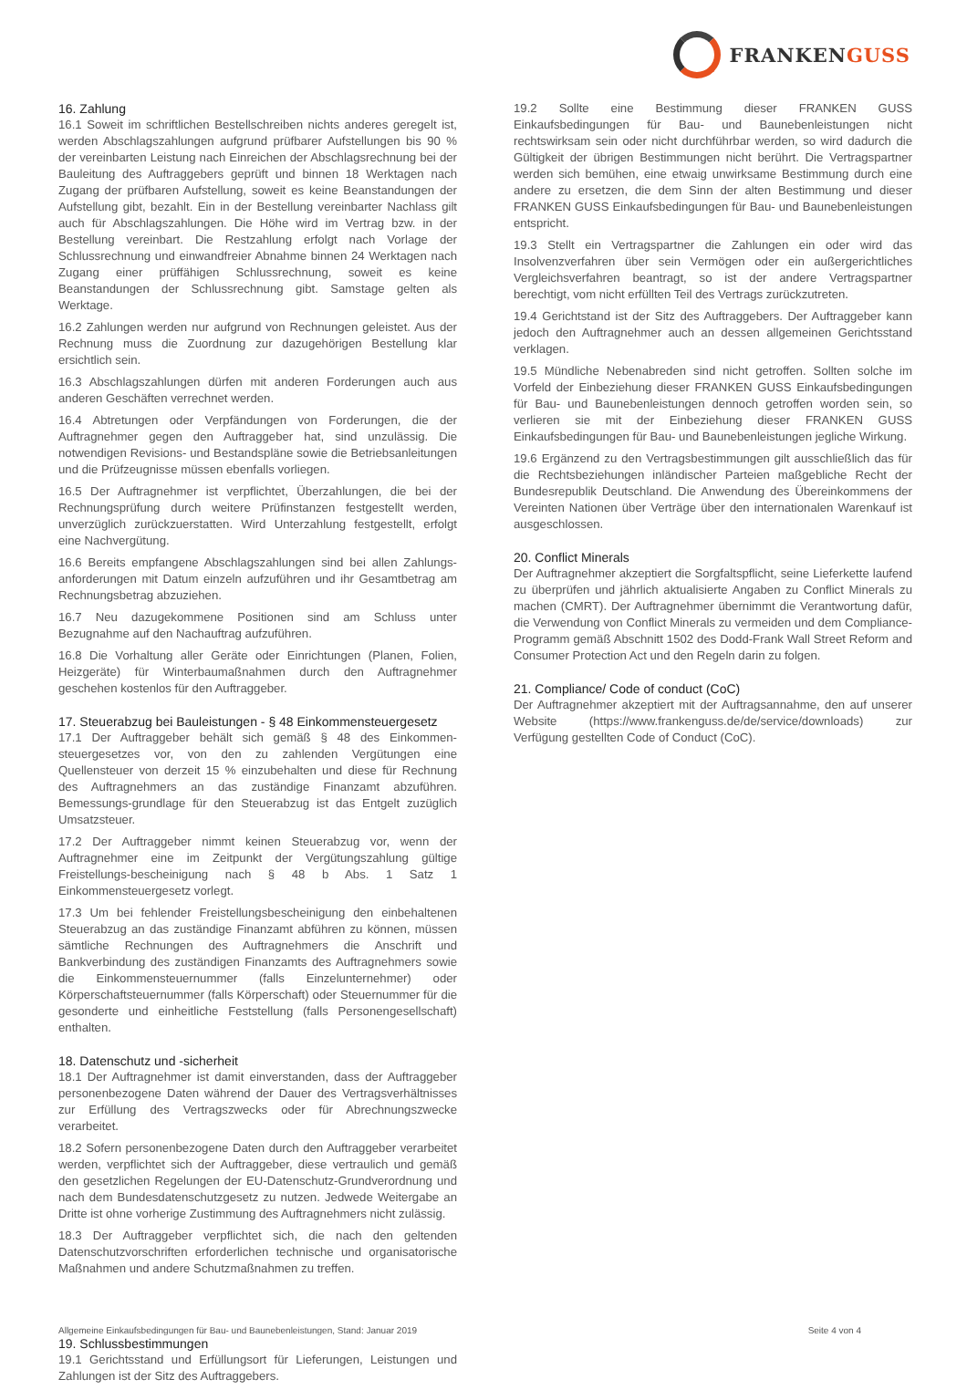FRANKENGUSS
16. Zahlung
16.1 Soweit im schriftlichen Bestellschreiben nichts anderes geregelt ist, werden Abschlagszahlungen aufgrund prüfbarer Aufstellungen bis 90 % der vereinbarten Leistung nach Einreichen der Abschlagsrechnung bei der Bauleitung des Auftraggebers geprüft und binnen 18 Werktagen nach Zugang der prüfbaren Aufstellung, soweit es keine Beanstandungen der Aufstellung gibt, bezahlt. Ein in der Bestellung vereinbarter Nachlass gilt auch für Abschlagszahlungen. Die Höhe wird im Vertrag bzw. in der Bestellung vereinbart. Die Restzahlung erfolgt nach Vorlage der Schlussrechnung und einwandfreier Abnahme binnen 24 Werktagen nach Zugang einer prüffähigen Schlussrechnung, soweit es keine Beanstandungen der Schlussrechnung gibt. Samstage gelten als Werktage.
16.2 Zahlungen werden nur aufgrund von Rechnungen geleistet. Aus der Rechnung muss die Zuordnung zur dazugehörigen Bestellung klar ersichtlich sein.
16.3 Abschlagszahlungen dürfen mit anderen Forderungen auch aus anderen Geschäften verrechnet werden.
16.4 Abtretungen oder Verpfändungen von Forderungen, die der Auftragnehmer gegen den Auftraggeber hat, sind unzulässig. Die notwendigen Revisions- und Bestandspläne sowie die Betriebsanleitungen und die Prüfzeugnisse müssen ebenfalls vorliegen.
16.5 Der Auftragnehmer ist verpflichtet, Überzahlungen, die bei der Rechnungsprüfung durch weitere Prüfinstanzen festgestellt werden, unverzüglich zurückzuerstatten. Wird Unterzahlung festgestellt, erfolgt eine Nachvergütung.
16.6 Bereits empfangene Abschlagszahlungen sind bei allen Zahlungs-anforderungen mit Datum einzeln aufzuführen und ihr Gesamtbetrag am Rechnungsbetrag abzuziehen.
16.7 Neu dazugekommene Positionen sind am Schluss unter Bezugnahme auf den Nachauftrag aufzuführen.
16.8 Die Vorhaltung aller Geräte oder Einrichtungen (Planen, Folien, Heizgeräte) für Winterbaumaßnahmen durch den Auftragnehmer geschehen kostenlos für den Auftraggeber.
17. Steuerabzug bei Bauleistungen - § 48 Einkommensteuergesetz
17.1 Der Auftraggeber behält sich gemäß § 48 des Einkommen-steuergesetzes vor, von den zu zahlenden Vergütungen eine Quellensteuer von derzeit 15 % einzubehalten und diese für Rechnung des Auftragnehmers an das zuständige Finanzamt abzuführen. Bemessungs-grundlage für den Steuerabzug ist das Entgelt zuzüglich Umsatzsteuer.
17.2 Der Auftraggeber nimmt keinen Steuerabzug vor, wenn der Auftragnehmer eine im Zeitpunkt der Vergütungszahlung gültige Freistellungs-bescheinigung nach § 48 b Abs. 1 Satz 1 Einkommensteuergesetz vorlegt.
17.3 Um bei fehlender Freistellungsbescheinigung den einbehaltenen Steuerabzug an das zuständige Finanzamt abführen zu können, müssen sämtliche Rechnungen des Auftragnehmers die Anschrift und Bankverbindung des zuständigen Finanzamts des Auftragnehmers sowie die Einkommensteuernummer (falls Einzelunternehmer) oder Körperschaftsteuernummer (falls Körperschaft) oder Steuernummer für die gesonderte und einheitliche Feststellung (falls Personengesellschaft) enthalten.
18. Datenschutz und -sicherheit
18.1 Der Auftragnehmer ist damit einverstanden, dass der Auftraggeber personenbezogene Daten während der Dauer des Vertragsverhältnisses zur Erfüllung des Vertragszwecks oder für Abrechnungszwecke verarbeitet.
18.2 Sofern personenbezogene Daten durch den Auftraggeber verarbeitet werden, verpflichtet sich der Auftraggeber, diese vertraulich und gemäß den gesetzlichen Regelungen der EU-Datenschutz-Grundverordnung und nach dem Bundesdatenschutzgesetz zu nutzen. Jedwede Weitergabe an Dritte ist ohne vorherige Zustimmung des Auftragnehmers nicht zulässig.
18.3 Der Auftraggeber verpflichtet sich, die nach den geltenden Datenschutzvorschriften erforderlichen technische und organisatorische Maßnahmen und andere Schutzmaßnahmen zu treffen.
19. Schlussbestimmungen
19.1 Gerichtsstand und Erfüllungsort für Lieferungen, Leistungen und Zahlungen ist der Sitz des Auftraggebers.
19.2 Sollte eine Bestimmung dieser FRANKEN GUSS Einkaufsbedingungen für Bau- und Baunebenleistungen nicht rechtswirksam sein oder nicht durchführbar werden, so wird dadurch die Gültigkeit der übrigen Bestimmungen nicht berührt. Die Vertragspartner werden sich bemühen, eine etwaig unwirksame Bestimmung durch eine andere zu ersetzen, die dem Sinn der alten Bestimmung und dieser FRANKEN GUSS Einkaufsbedingungen für Bau- und Baunebenleistungen entspricht.
19.3 Stellt ein Vertragspartner die Zahlungen ein oder wird das Insolvenzverfahren über sein Vermögen oder ein außergerichtliches Vergleichsverfahren beantragt, so ist der andere Vertragspartner berechtigt, vom nicht erfüllten Teil des Vertrags zurückzutreten.
19.4 Gerichtstand ist der Sitz des Auftraggebers. Der Auftraggeber kann jedoch den Auftragnehmer auch an dessen allgemeinen Gerichtsstand verklagen.
19.5 Mündliche Nebenabreden sind nicht getroffen. Sollten solche im Vorfeld der Einbeziehung dieser FRANKEN GUSS Einkaufsbedingungen für Bau- und Baunebenleistungen dennoch getroffen worden sein, so verlieren sie mit der Einbeziehung dieser FRANKEN GUSS Einkaufsbedingungen für Bau- und Baunebenleistungen jegliche Wirkung.
19.6 Ergänzend zu den Vertragsbestimmungen gilt ausschließlich das für die Rechtsbeziehungen inländischer Parteien maßgebliche Recht der Bundesrepublik Deutschland. Die Anwendung des Übereinkommens der Vereinten Nationen über Verträge über den internationalen Warenkauf ist ausgeschlossen.
20. Conflict Minerals
Der Auftragnehmer akzeptiert die Sorgfaltspflicht, seine Lieferkette laufend zu überprüfen und jährlich aktualisierte Angaben zu Conflict Minerals zu machen (CMRT). Der Auftragnehmer übernimmt die Verantwortung dafür, die Verwendung von Conflict Minerals zu vermeiden und dem Compliance-Programm gemäß Abschnitt 1502 des Dodd-Frank Wall Street Reform and Consumer Protection Act und den Regeln darin zu folgen.
21. Compliance/ Code of conduct (CoC)
Der Auftragnehmer akzeptiert mit der Auftragsannahme, den auf unserer Website (https://www.frankenguss.de/de/service/downloads) zur Verfügung gestellten Code of Conduct (CoC).
Allgemeine Einkaufsbedingungen für Bau- und Baunebenleistungen, Stand: Januar 2019 Seite 4 von 4